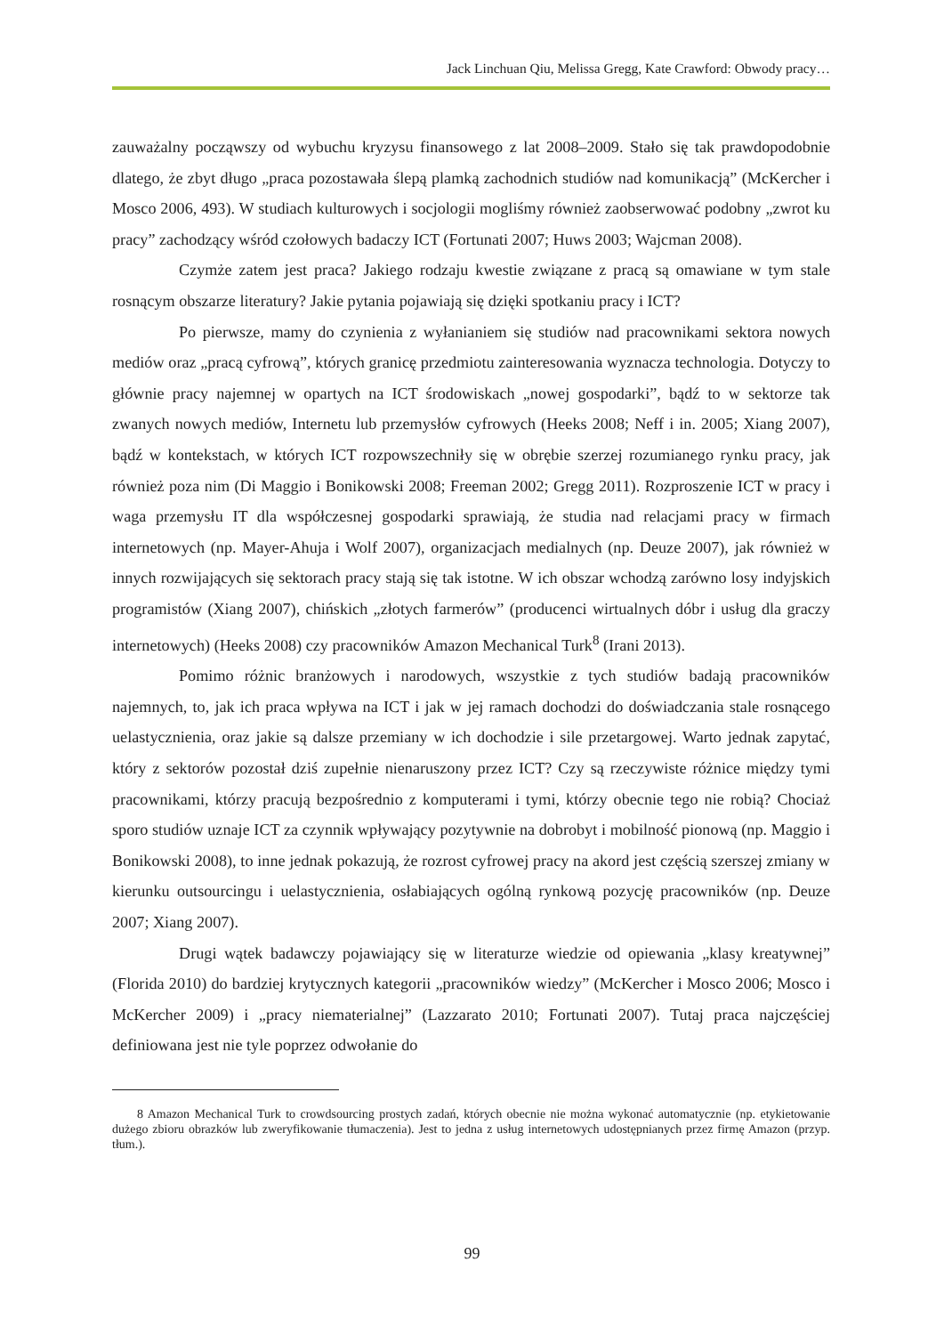Jack Linchuan Qiu, Melissa Gregg, Kate Crawford: Obwody pracy…
zauważalny począwszy od wybuchu kryzysu finansowego z lat 2008–2009. Stało się tak prawdopodobnie dlatego, że zbyt długo „praca pozostawała ślepą plamką zachodnich studiów nad komunikacją” (McKercher i Mosco 2006, 493). W studiach kulturowych i socjologii mogliśmy również zaobserwować podobny „zwrot ku pracy” zachodzący wśród czołowych badaczy ICT (Fortunati 2007; Huws 2003; Wajcman 2008).
Czymże zatem jest praca? Jakiego rodzaju kwestie związane z pracą są omawiane w tym stale rosnącym obszarze literatury? Jakie pytania pojawiają się dzięki spotkaniu pracy i ICT?
Po pierwsze, mamy do czynienia z wyłanianiem się studiów nad pracownikami sektora nowych mediów oraz „pracą cyfrową”, których granicę przedmiotu zainteresowania wyznacza technologia. Dotyczy to głównie pracy najemnej w opartych na ICT środowiskach „nowej gospodarki”, bądź to w sektorze tak zwanych nowych mediów, Internetu lub przemysłów cyfrowych (Heeks 2008; Neff i in. 2005; Xiang 2007), bądź w kontekstach, w których ICT rozpowszechniły się w obrębie szerzej rozumianego rynku pracy, jak również poza nim (Di Maggio i Bonikowski 2008; Freeman 2002; Gregg 2011). Rozproszenie ICT w pracy i waga przemysłu IT dla współczesnej gospodarki sprawiają, że studia nad relacjami pracy w firmach internetowych (np. Mayer-Ahuja i Wolf 2007), organizacjach medialnych (np. Deuze 2007), jak również w innych rozwijających się sektorach pracy stają się tak istotne. W ich obszar wchodzą zarówno losy indyjskich programistów (Xiang 2007), chińskich „złotych farmerów” (producenci wirtualnych dóbr i usług dla graczy internetowych) (Heeks 2008) czy pracowników Amazon Mechanical Turk<sup>8</sup> (Irani 2013).
Pomimo różnic branżowych i narodowych, wszystkie z tych studiów badają pracowników najemnych, to, jak ich praca wpływa na ICT i jak w jej ramach dochodzi do doświadczania stale rosnącego uelastycznienia, oraz jakie są dalsze przemiany w ich dochodzie i sile przetargowej. Warto jednak zapytać, który z sektorów pozostał dziś zupełnie nienaruszony przez ICT? Czy są rzeczywiste różnice między tymi pracownikami, którzy pracują bezpośrednio z komputerami i tymi, którzy obecnie tego nie robią? Chociaż sporo studiów uznaje ICT za czynnik wpływający pozytywnie na dobrobyt i mobilność pionową (np. Maggio i Bonikowski 2008), to inne jednak pokazują, że rozrost cyfrowej pracy na akord jest częścią szerszej zmiany w kierunku outsourcingu i uelastycznienia, osłabiających ogólną rynkową pozycję pracowników (np. Deuze 2007; Xiang 2007).
Drugi wątek badawczy pojawiający się w literaturze wiedzie od opiewania „klasy kreatywnej” (Florida 2010) do bardziej krytycznych kategorii „pracowników wiedzy” (McKercher i Mosco 2006; Mosco i McKercher 2009) i „pracy niematerialnej” (Lazzarato 2010; Fortunati 2007). Tutaj praca najczęściej definiowana jest nie tyle poprzez odwołanie do
8 Amazon Mechanical Turk to crowdsourcing prostych zadań, których obecnie nie można wykonać automatycznie (np. etykietowanie dużego zbioru obrazków lub zweryfikowanie tłumaczenia). Jest to jedna z usług internetowych udostępnianych przez firmę Amazon (przyp. tłum.).
99